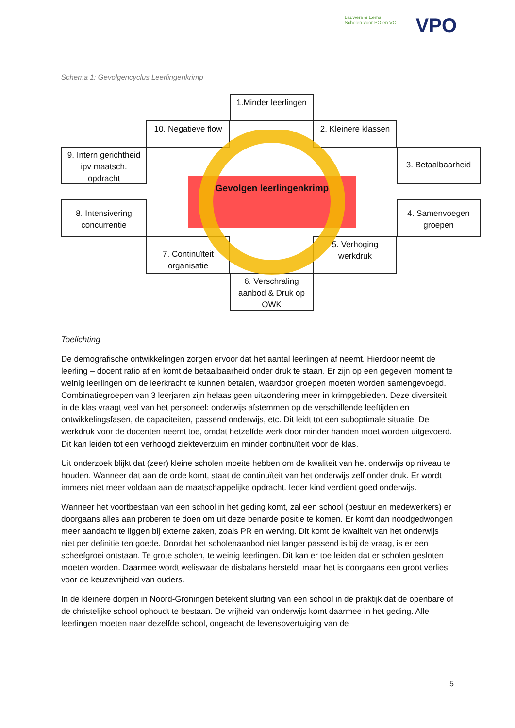Lauwers & Eems
Scholen voor PO en VO
VPO
Schema 1: Gevolgencyclus Leerlingenkrimp
1.Minder leerlingen
10. Negatieve flow
2. Kleinere klassen
9. Intern gerichtheid ipv maatsch. opdracht
3. Betaalbaarheid
8. Intensivering concurrentie
4. Samenvoegen groepen
7. Continuïteit organisatie
5. Verhoging werkdruk
6. Verschraling aanbod & Druk op OWK
Gevolgen leerlingenkrimp
Toelichting
De demografische ontwikkelingen zorgen ervoor dat het aantal leerlingen af neemt. Hierdoor neemt de leerling – docent ratio af en komt de betaalbaarheid onder druk te staan. Er zijn op een gegeven moment te weinig leerlingen om de leerkracht te kunnen betalen, waardoor groepen moeten worden samengevoegd. Combinatiegroepen van 3 leerjaren zijn helaas geen uitzondering meer in krimpgebieden. Deze diversiteit in de klas vraagt veel van het personeel: onderwijs afstemmen op de verschillende leeftijden en ontwikkelingsfasen, de capaciteiten, passend onderwijs, etc. Dit leidt tot een suboptimale situatie. De werkdruk voor de docenten neemt toe, omdat hetzelfde werk door minder handen moet worden uitgevoerd. Dit kan leiden tot een verhoogd ziekteverzuim en minder continuïteit voor de klas.
Uit onderzoek blijkt dat (zeer) kleine scholen moeite hebben om de kwaliteit van het onderwijs op niveau te houden. Wanneer dat aan de orde komt, staat de continuïteit van het onderwijs zelf onder druk. Er wordt immers niet meer voldaan aan de maatschappelijke opdracht. Ieder kind verdient goed onderwijs.
Wanneer het voortbestaan van een school in het geding komt, zal een school (bestuur en medewerkers) er doorgaans alles aan proberen te doen om uit deze benarde positie te komen. Er komt dan noodgedwongen meer aandacht te liggen bij externe zaken, zoals PR en werving. Dit komt de kwaliteit van het onderwijs niet per definitie ten goede. Doordat het scholenaanbod niet langer passend is bij de vraag, is er een scheefgroei ontstaan. Te grote scholen, te weinig leerlingen. Dit kan er toe leiden dat er scholen gesloten moeten worden. Daarmee wordt weliswaar de disbalans hersteld, maar het is doorgaans een groot verlies voor de keuzevrijheid van ouders.
In de kleinere dorpen in Noord-Groningen betekent sluiting van een school in de praktijk dat de openbare of de christelijke school ophoudt te bestaan. De vrijheid van onderwijs komt daarmee in het geding. Alle leerlingen moeten naar dezelfde school, ongeacht de levensovertuiging van de
5